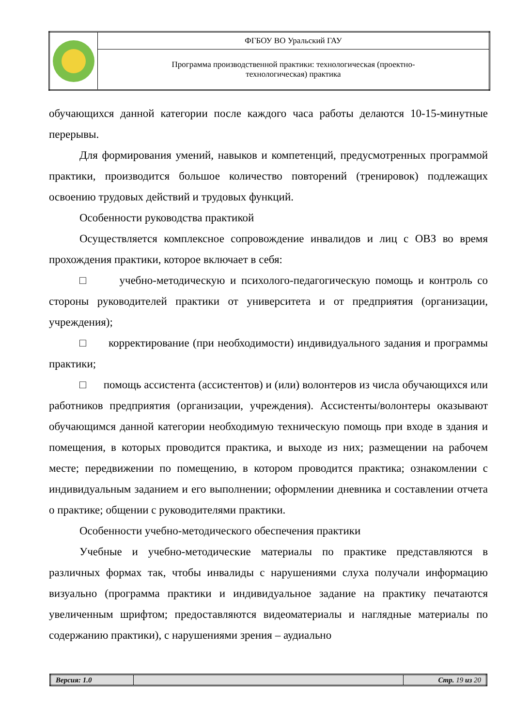| | ФГБОУ ВО Уральский ГАУ |
| | Программа производственной практики: технологическая (проектно- технологическая) практика |
обучающихся данной категории после каждого часа работы делаются 10-15-минутные перерывы.
Для формирования умений, навыков и компетенций, предусмотренных программой практики, производится большое количество повторений (тренировок) подлежащих освоению трудовых действий и трудовых функций.
Особенности руководства практикой
Осуществляется комплексное сопровождение инвалидов и лиц с ОВЗ во время прохождения практики, которое включает в себя:
□ учебно-методическую и психолого-педагогическую помощь и контроль со стороны руководителей практики от университета и от предприятия (организации, учреждения);
□ корректирование (при необходимости) индивидуального задания и программы практики;
□ помощь ассистента (ассистентов) и (или) волонтеров из числа обучающихся или работников предприятия (организации, учреждения). Ассистенты/волонтеры оказывают обучающимся данной категории необходимую техническую помощь при входе в здания и помещения, в которых проводится практика, и выходе из них; размещении на рабочем месте; передвижении по помещению, в котором проводится практика; ознакомлении с индивидуальным заданием и его выполнении; оформлении дневника и составлении отчета о практике; общении с руководителями практики.
Особенности учебно-методического обеспечения практики
Учебные и учебно-методические материалы по практике представляются в различных формах так, чтобы инвалиды с нарушениями слуха получали информацию визуально (программа практики и индивидуальное задание на практику печатаются увеличенным шрифтом; предоставляются видеоматериалы и наглядные материалы по содержанию практики), с нарушениями зрения – аудиально
| Версия: 1.0 | | Стр. 19 из 20 |